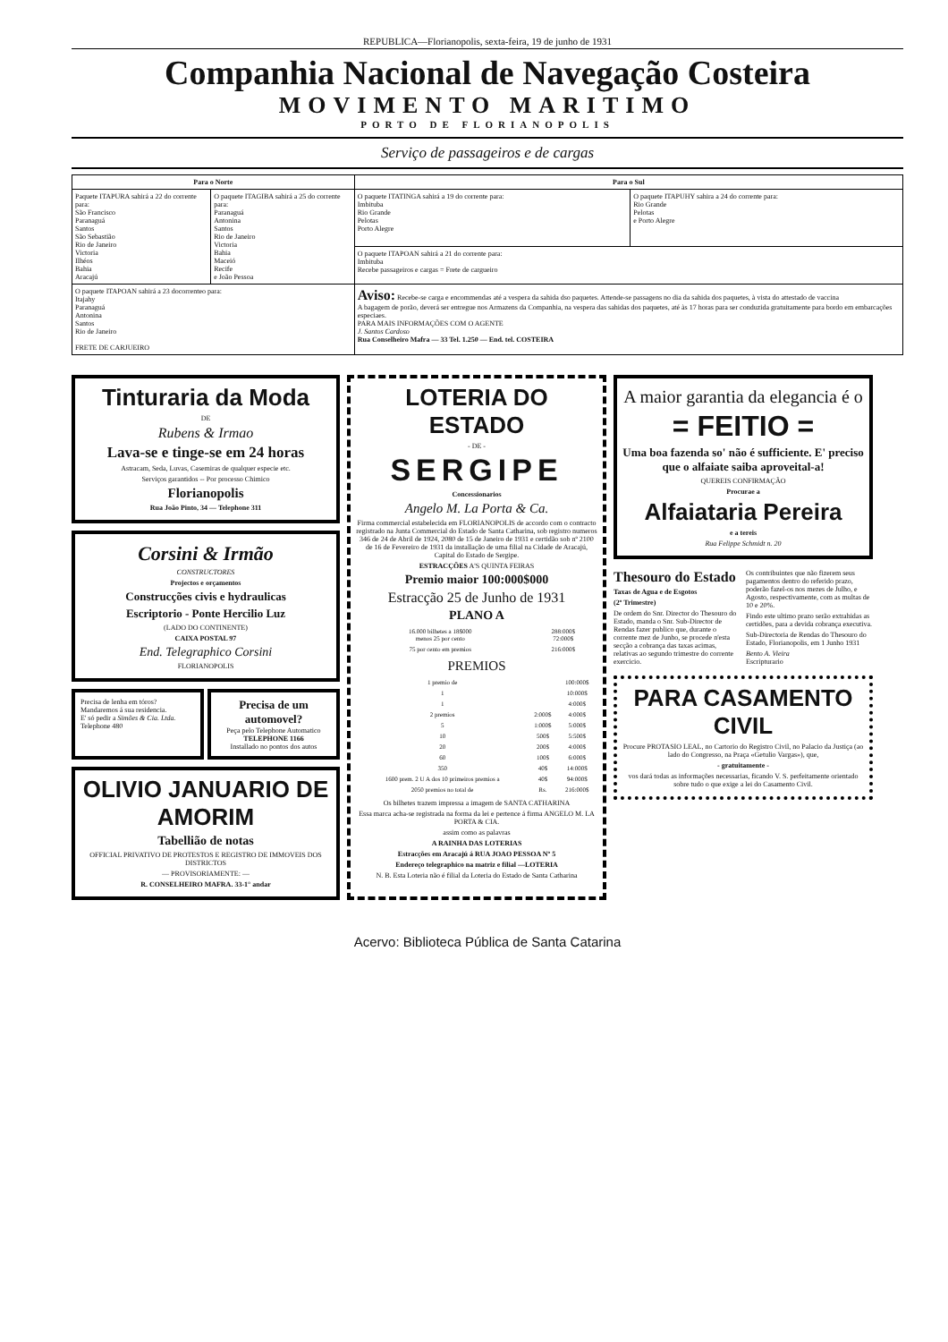REPUBLICA—Florianopolis, sexta-feira, 19 de junho de 1931
Companhia Nacional de Navegação Costeira
MOVIMENTO MARITIMO
PORTO DE FLORIANOPOLIS
Serviço de passageiros e de cargas
| Para o Norte | | Para o Sul | |
| --- | --- | --- | --- |
| Paquete ITAPURA sahirá a 22 do corrente para: São Francisco Paranaguá Santos São Sebastião Rio de Janeiro Victoria Ilhéos Bahia Aracajú | O paquete ITAGIBA sahirá a 25 do corrente para: Paranaguá Antonina Santos Rio de Janeiro Victoria Bahia Maceió Recife e João Pessoa | O paquete ITATINGA sahirá a 19 do corrente para: Imbituba Rio Grande Pelotas Porto Alegre | O paquete ITAPUHY sahira a 24 do corrente para: Rio Grande Pelotas e Porto Alegre |
| | | O paquete ITAPOAN sahirá a 21 do corrente para: Imbituba Recebe passageiros e cargas = Frete de cargueiro | |
| O paquete ITAPOAN sahirá a 23 docorrenteo para: Itajahy Paranaguá Antonina Santos Rio de Janeiro FRETE DE CARJUEIRO | | Aviso: Recebe-se carga e encommendas até a vespera da sahida dso paquetes. Attende-se passagens no dia da sahida dos paquetes, à vista do attestado de vaccina A bagagem de porão, deverá ser entregue nos Armazens da Companhia, na vespera das sahidas dos paquetes, até às 17 horas para ser conduzida gratuitamente para bordo em embarcações especiaes. PARA MAIS INFORMAÇÕES COM O AGENTE J. Santos Cardoso Rua Conselheiro Mafra — 33 Tel. 1.250 — End. tel. COSTEIRA | |
Tinturaria da Moda
DE
Rubens & Irmao
Lava-se e tinge-se em 24 horas
Astracam, Seda, Luvas, Casemiras de qualquer especie etc.
Serviços garantidos -- Por processo Chimico
Florianopolis
Rua João Pinto, 34 — Telephone 311
Corsini & Irmão
CONSTRUCTORES
Projectos e orçamentos
Construcções civis e hydraulicas
Escriptorio - Ponte Hercilio Luz
(LADO DO CONTINENTE)
CAIXA POSTAL 97
End. Telegraphico Corsini
FLORIANOPOLIS
Precisa de lenha em tóros?
Mandaremos á sua residencia.
E' só pedir a Simões & Cia. Ltda.
Telephone 480
Precisa de um automovel?
Peça pelo Telephone Automatico
TELEPHONE 1166
Installado no pontos dos autos
OLIVIO JANUARIO DE AMORIM
Tabellião de notas
OFFICIAL PRIVATIVO DE PROTESTOS E REGISTRO DE IMMOVEIS DOS DISTRICTOS
— PROVISORIAMENTE: —
R. CONSELHEIRO MAFRA. 33-1° andar
LOTERIA DO ESTADO
- DE -
SERGIPE
Concessionarios
Angelo M. La Porta & Ca.
Firma commercial estabelecida em FLORIANOPOLIS de accordo com o contracto registrado na Junta Commercial do Estado de Santa Catharina, sob registro numeros 346 de 24 de Abril de 1924, 2080 de 15 de Janeiro de 1931 e certidão sob nº 2100 de 16 de Fevereiro de 1931 da installação de uma filial na Cidade de Aracajú, Capital do Estado de Sergipe.
ESTRACÇÕES A'S QUINTA FEIRAS
Premio maior 100:000$000
Estracção 25 de Junho de 1931
PLANO A
| 16.000 bilhetes a 18$000 menos 25 por cento | | 288:000$ 72:000$ |
| 75 por cento em premios | | 216:000$ |
PREMIOS
| 1 premio de | | 100:000$ |
| 1 | | 10:000$ |
| 1 | | 4:000$ |
| 2 premios | 2:000$ | 4:000$ |
| 5 | 1:000$ | 5:000$ |
| 10 | 500$ | 5:500$ |
| 20 | 200$ | 4:000$ |
| 60 | 100$ | 6:000$ |
| 350 | 40$ | 14:000$ |
| 1600 prem. 2 U A dos 10 primeiros premios a | 40$ | 94:000$ |
| 2050 premios no total de | Rs. | 216:000$ |
Os bilhetes trazem impressa a imagem de SANTA CATHARINA
Essa marca acha-se registrada na forma da lei e pertence á firma ANGELO M. LA PORTA & CIA.
assim como as palavras
A RAINHA DAS LOTERIAS
Estracções em Aracajú á RUA JOAO PESSOA Nº 5
Endereço telegraphico na matriz e filial —LOTERIA
N. B. Esta Loteria não é filial da Loteria do Estado de Santa Catharina
A maior garantia da elegancia é o
= FEITIO =
Uma boa fazenda so' não é sufficiente. E' preciso que o alfaiate saiba aproveital-a!
QUEREIS CONFIRMAÇÃO
Procurae a
Alfaiataria Pereira
e a tereis
Rua Felippe Schmidt n. 20
Thesouro do Estado
Taxas de Agua e de Esgotos
(2º Trimestre)
De ordem do Snr. Director do Thesouro do Estado, manda o Snr. Sub-Director de Rendas fazer publico que, durante o corrente mez de Junho, se procede n'esta secção a cobrança das taxas acimas, relativas ao segundo trimestre do corrente exercicio.
Os contribuintes que não fizerem seus pagamentos dentro do referido prazo, poderão fazel-os nos mezes de Julho, e Agosto, respectivamente, com as multas de 10 e 20%.
Findo este ultimo prazo serão extrahidas as certidões, para a devida cobrança executiva.
Sub-Directoria de Rendas do Thesouro do Estado, Florianopolis, em 1 Junho 1931
Bento A. Vieira
Escripturario
PARA CASAMENTO CIVIL
Procure PROTASIO LEAL, no Cartorio do Registro Civil, no Palacio da Justiça (ao lado do Congresso, na Praça «Getulio Vargas»), que,
- gratuitamente -
vos dará todas as informações necessarias, ficando V. S. perfeitamente orientado sobre tudo o que exige a lei do Casamento Civil.
Acervo: Biblioteca Pública de Santa Catarina